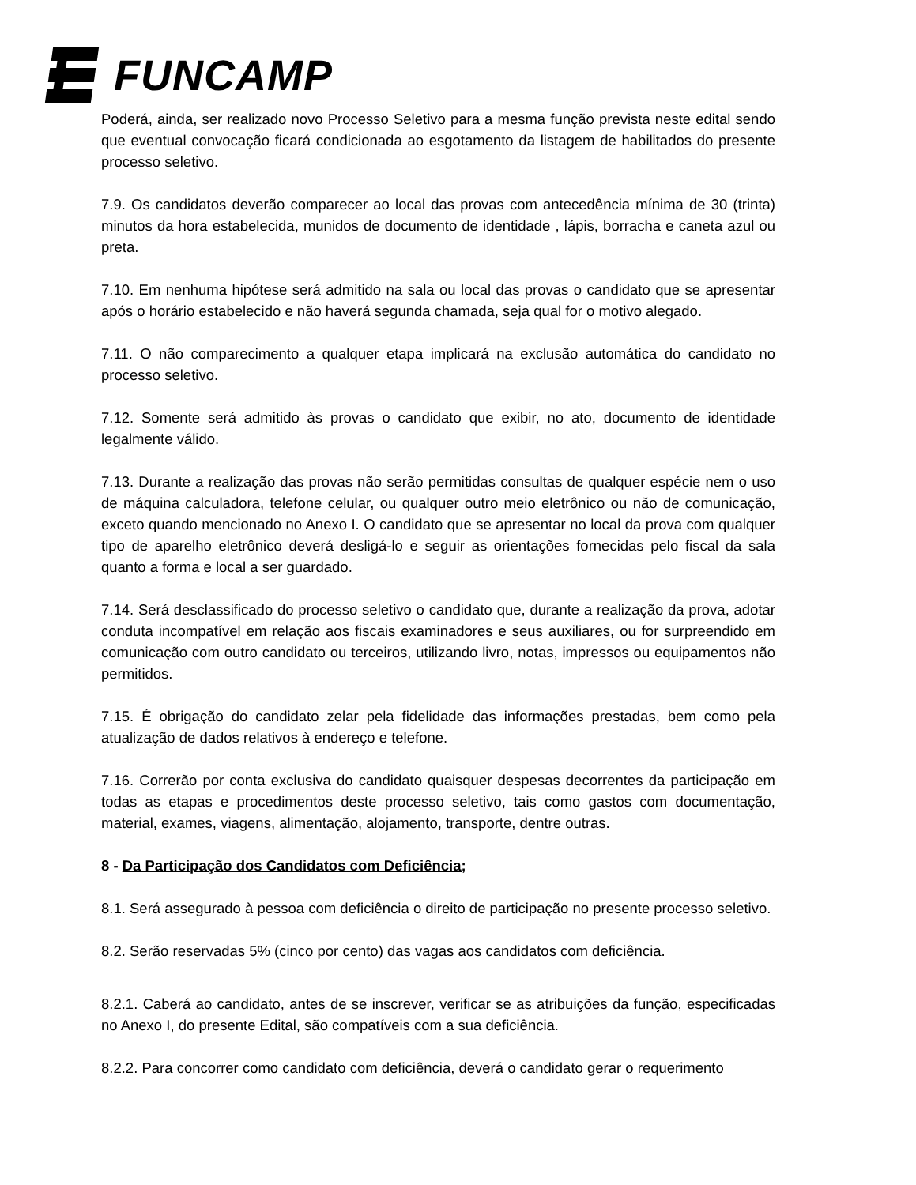FUNCAMP
Poderá, ainda, ser realizado novo Processo Seletivo para a mesma função prevista neste edital sendo que eventual convocação ficará condicionada ao esgotamento da listagem de habilitados do presente processo seletivo.
7.9. Os candidatos deverão comparecer ao local das provas com antecedência mínima de 30 (trinta) minutos da hora estabelecida, munidos de documento de identidade , lápis, borracha e caneta azul ou preta.
7.10. Em nenhuma hipótese será admitido na sala ou local das provas o candidato que se apresentar após o horário estabelecido e não haverá segunda chamada, seja qual for o motivo alegado.
7.11. O não comparecimento a qualquer etapa implicará na exclusão automática do candidato no processo seletivo.
7.12. Somente será admitido às provas o candidato que exibir, no ato, documento de identidade legalmente válido.
7.13. Durante a realização das provas não serão permitidas consultas de qualquer espécie nem o uso de máquina calculadora, telefone celular, ou qualquer outro meio eletrônico ou não de comunicação, exceto quando mencionado no Anexo I. O candidato que se apresentar no local da prova com qualquer tipo de aparelho eletrônico deverá desligá-lo e seguir as orientações fornecidas pelo fiscal da sala quanto a forma e local a ser guardado.
7.14. Será desclassificado do processo seletivo o candidato que, durante a realização da prova, adotar conduta incompatível em relação aos fiscais examinadores e seus auxiliares, ou for surpreendido em comunicação com outro candidato ou terceiros, utilizando livro, notas, impressos ou equipamentos não permitidos.
7.15. É obrigação do candidato zelar pela fidelidade das informações prestadas, bem como pela atualização de dados relativos à endereço e telefone.
7.16. Correrão por conta exclusiva do candidato quaisquer despesas decorrentes da participação em todas as etapas e procedimentos deste processo seletivo, tais como gastos com documentação, material, exames, viagens, alimentação, alojamento, transporte, dentre outras.
8 - Da Participação dos Candidatos com Deficiência;
8.1. Será assegurado à pessoa com deficiência o direito de participação no presente processo seletivo.
8.2. Serão reservadas 5% (cinco por cento) das vagas aos candidatos com deficiência.
8.2.1. Caberá ao candidato, antes de se inscrever, verificar se as atribuições da função, especificadas no Anexo I, do presente Edital, são compatíveis com a sua deficiência.
8.2.2. Para concorrer como candidato com deficiência, deverá o candidato gerar o requerimento